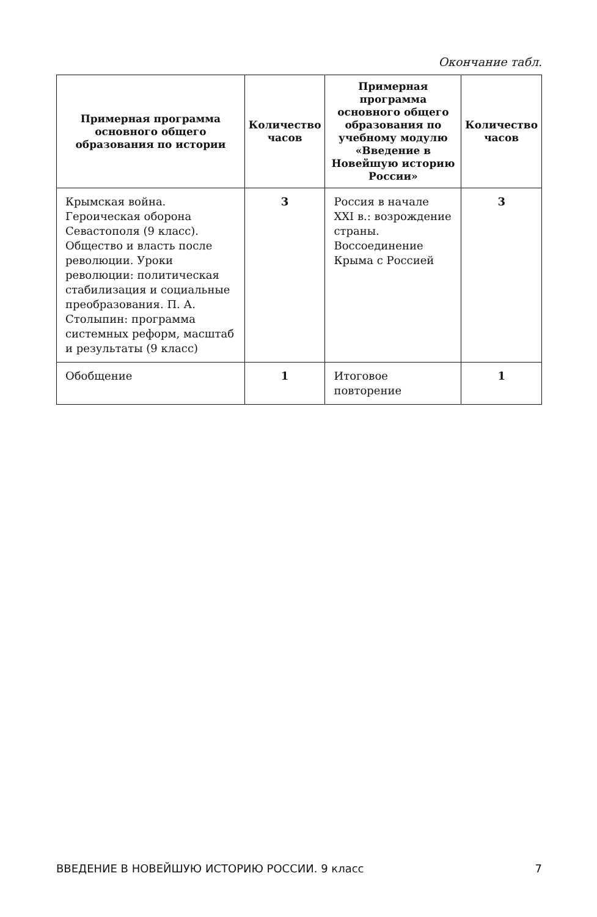Окончание табл.
| Примерная программа основного общего образования по истории | Количество часов | Примерная программа основного общего образования по учебному модулю «Введение в Новейшую историю России» | Количество часов |
| --- | --- | --- | --- |
| Крымская война. Героическая оборона Севастополя (9 класс). Общество и власть после революции. Уроки революции: политическая стабилизация и социальные преобразования. П. А. Столыпин: программа системных реформ, масштаб и результаты (9 класс) | 3 | Россия в начале XXI в.: возрождение страны. Воссоединение Крыма с Россией | 3 |
| Обобщение | 1 | Итоговое повторение | 1 |
ВВЕДЕНИЕ В НОВЕЙШУЮ ИСТОРИЮ РОССИИ. 9 класс 7